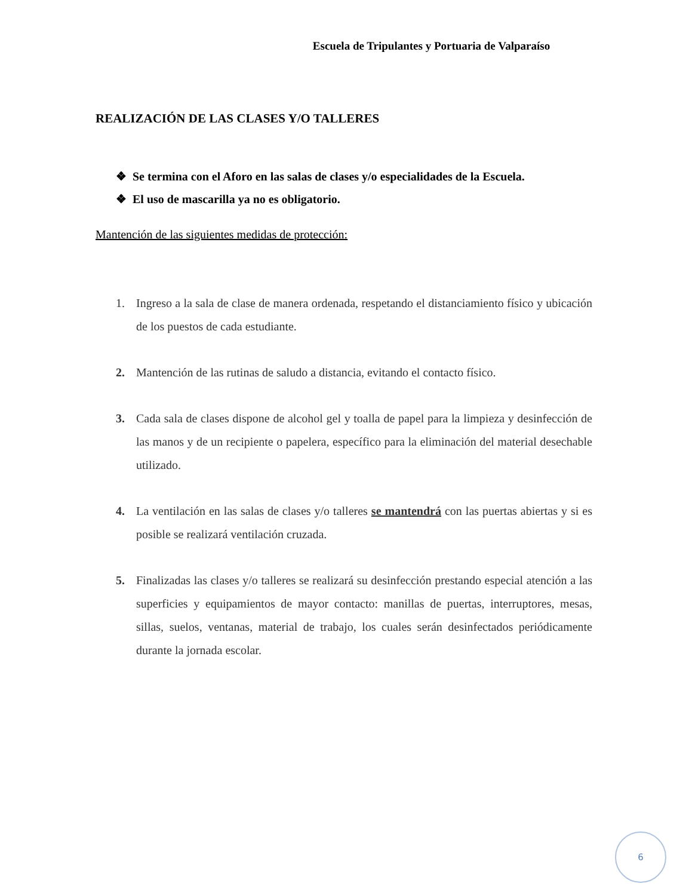Escuela de Tripulantes y Portuaria de Valparaíso
REALIZACIÓN DE LAS CLASES Y/O TALLERES
❖ Se termina con el Aforo en las salas de clases y/o especialidades de la Escuela.
❖ El uso de mascarilla ya no es obligatorio.
Mantención de las siguientes medidas de protección:
1. Ingreso a la sala de clase de manera ordenada, respetando el distanciamiento físico y ubicación de los puestos de cada estudiante.
2. Mantención de las rutinas de saludo a distancia, evitando el contacto físico.
3. Cada sala de clases dispone de alcohol gel y toalla de papel para la limpieza y desinfección de las manos y de un recipiente o papelera, específico para la eliminación del material desechable utilizado.
4. La ventilación en las salas de clases y/o talleres se mantendrá con las puertas abiertas y si es posible se realizará ventilación cruzada.
5. Finalizadas las clases y/o talleres se realizará su desinfección prestando especial atención a las superficies y equipamientos de mayor contacto: manillas de puertas, interruptores, mesas, sillas, suelos, ventanas, material de trabajo, los cuales serán desinfectados periódicamente durante la jornada escolar.
6